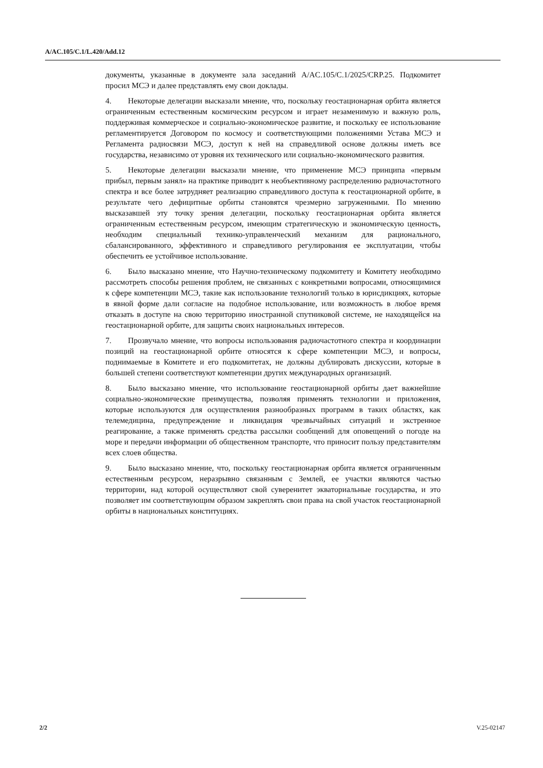A/AC.105/C.1/L.420/Add.12
документы, указанные в документе зала заседаний A/AC.105/C.1/2025/CRP.25. Подкомитет просил МСЭ и далее представлять ему свои доклады.
4. Некоторые делегации высказали мнение, что, поскольку геостационарная орбита является ограниченным естественным космическим ресурсом и играет незаменимую и важную роль, поддерживая коммерческое и социально-экономическое развитие, и поскольку ее использование регламентируется Договором по космосу и соответствующими положениями Устава МСЭ и Регламента радиосвязи МСЭ, доступ к ней на справедливой основе должны иметь все государства, независимо от уровня их технического или социально-экономического развития.
5. Некоторые делегации высказали мнение, что применение МСЭ принципа «первым прибыл, первым занял» на практике приводит к необъективному распределению радиочастотного спектра и все более затрудняет реализацию справедливого доступа к геостационарной орбите, в результате чего дефицитные орбиты становятся чрезмерно загруженными. По мнению высказавшей эту точку зрения делегации, поскольку геостационарная орбита является ограниченным естественным ресурсом, имеющим стратегическую и экономическую ценность, необходим специальный технико-управленческий механизм для рационального, сбалансированного, эффективного и справедливого регулирования ее эксплуатации, чтобы обеспечить ее устойчивое использование.
6. Было высказано мнение, что Научно-техническому подкомитету и Комитету необходимо рассмотреть способы решения проблем, не связанных с конкретными вопросами, относящимися к сфере компетенции МСЭ, такие как использование технологий только в юрисдикциях, которые в явной форме дали согласие на подобное использование, или возможность в любое время отказать в доступе на свою территорию иностранной спутниковой системе, не находящейся на геостационарной орбите, для защиты своих национальных интересов.
7. Прозвучало мнение, что вопросы использования радиочастотного спектра и координации позиций на геостационарной орбите относятся к сфере компетенции МСЭ, и вопросы, поднимаемые в Комитете и его подкомитетах, не должны дублировать дискуссии, которые в большей степени соответствуют компетенции других международных организаций.
8. Было высказано мнение, что использование геостационарной орбиты дает важнейшие социально-экономические преимущества, позволяя применять технологии и приложения, которые используются для осуществления разнообразных программ в таких областях, как телемедицина, предупреждение и ликвидация чрезвычайных ситуаций и экстренное реагирование, а также применять средства рассылки сообщений для оповещений о погоде на море и передачи информации об общественном транспорте, что приносит пользу представителям всех слоев общества.
9. Было высказано мнение, что, поскольку геостационарная орбита является ограниченным естественным ресурсом, неразрывно связанным с Землей, ее участки являются частью территории, над которой осуществляют свой суверенитет экваториальные государства, и это позволяет им соответствующим образом закреплять свои права на свой участок геостационарной орбиты в национальных конституциях.
2/2 V.25-02147